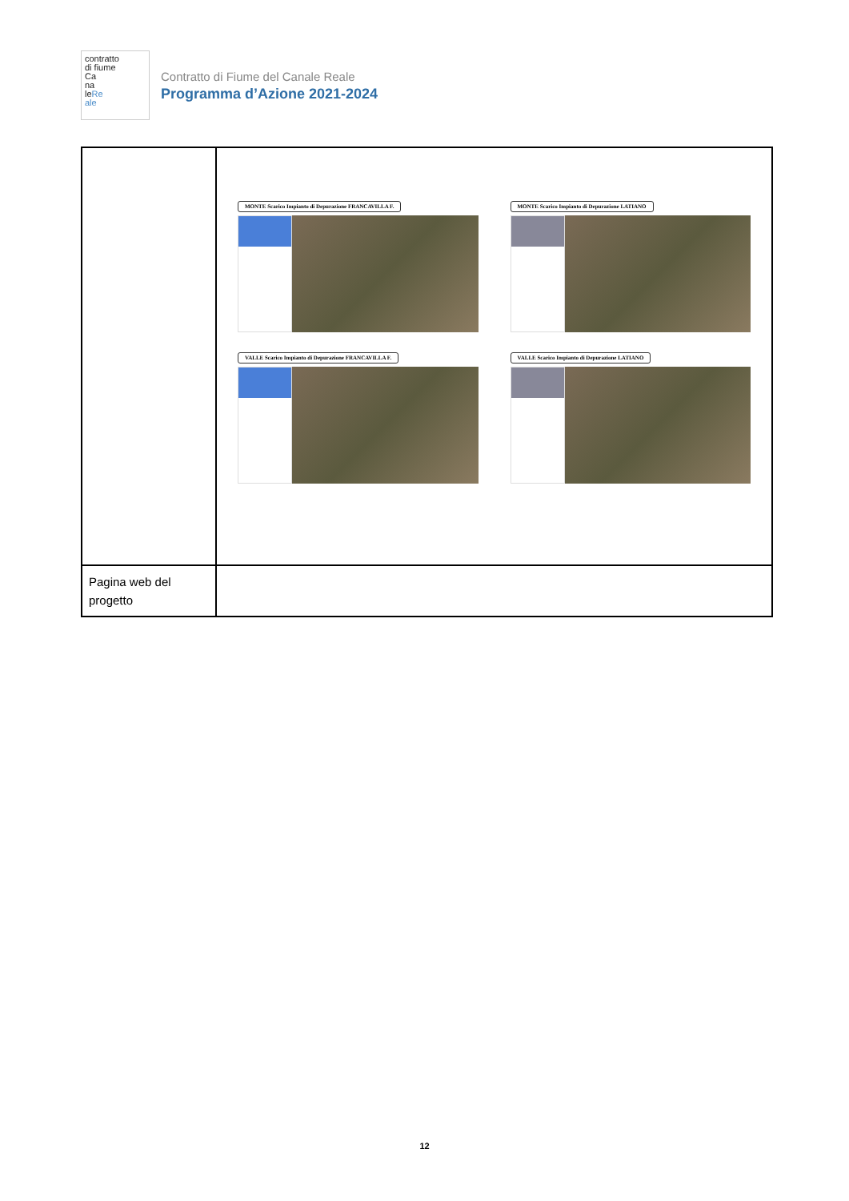contratto
di fiume
Ca
na
leRe
ale
Contratto di Fiume del Canale Reale
Programma d’Azione 2021-2024
| | MONTE Scarico Impianto di Depurazione FRANCAVILLA F. MONTE Scarico Impianto di Depurazione LATIANO VALLE Scarico Impianto di Depurazione FRANCAVILLA F. VALLE Scarico Impianto di Depurazione LATIANO |
| Pagina web del progetto | |
12